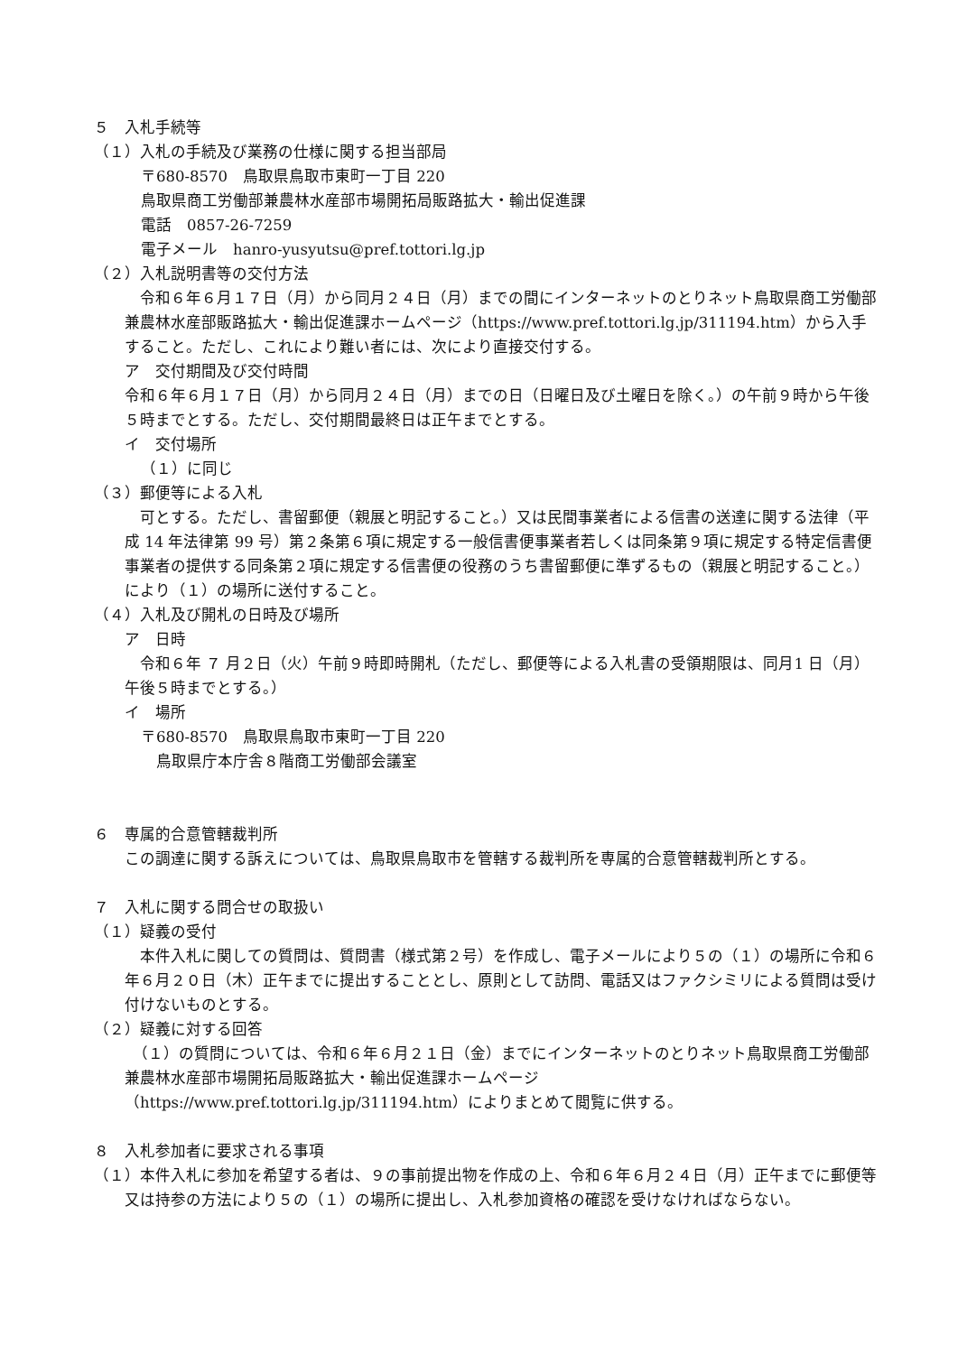５　入札手続等
（１）入札の手続及び業務の仕様に関する担当部局
〒680-8570　鳥取県鳥取市東町一丁目 220
鳥取県商工労働部兼農林水産部市場開拓局販路拡大・輸出促進課
電話　0857-26-7259
電子メール　hanro-yusyutsu@pref.tottori.lg.jp
（２）入札説明書等の交付方法
　令和６年６月１７日（月）から同月２４日（月）までの間にインターネットのとりネット鳥取県商工労働部兼農林水産部販路拡大・輸出促進課ホームページ（https://www.pref.tottori.lg.jp/311194.htm）から入手すること。ただし、これにより難い者には、次により直接交付する。
ア　交付期間及び交付時間
令和６年６月１７日（月）から同月２４日（月）までの日（日曜日及び土曜日を除く。）の午前９時から午後５時までとする。ただし、交付期間最終日は正午までとする。
イ　交付場所
（１）に同じ
（３）郵便等による入札
　可とする。ただし、書留郵便（親展と明記すること。）又は民間事業者による信書の送達に関する法律（平成 14 年法律第 99 号）第２条第６項に規定する一般信書便事業者若しくは同条第９項に規定する特定信書便事業者の提供する同条第２項に規定する信書便の役務のうち書留郵便に準ずるもの（親展と明記すること。）により（１）の場所に送付すること。
（４）入札及び開札の日時及び場所
ア　日時
　令和６年 ７ 月２日（火）午前９時即時開札（ただし、郵便等による入札書の受領期限は、同月1 日（月）午後５時までとする。）
イ　場所
〒680-8570　鳥取県鳥取市東町一丁目 220
　鳥取県庁本庁舎８階商工労働部会議室
６　専属的合意管轄裁判所
この調達に関する訴えについては、鳥取県鳥取市を管轄する裁判所を専属的合意管轄裁判所とする。
７　入札に関する問合せの取扱い
（１）疑義の受付
　本件入札に関しての質問は、質問書（様式第２号）を作成し、電子メールにより５の（１）の場所に令和６年６月２０日（木）正午までに提出することとし、原則として訪問、電話又はファクシミリによる質問は受け付けないものとする。
（２）疑義に対する回答
　（１）の質問については、令和６年６月２１日（金）までにインターネットのとりネット鳥取県商工労働部兼農林水産部市場開拓局販路拡大・輸出促進課ホームページ（https://www.pref.tottori.lg.jp/311194.htm）によりまとめて閲覧に供する。
８　入札参加者に要求される事項
（１）本件入札に参加を希望する者は、９の事前提出物を作成の上、令和６年６月２４日（月）正午までに郵便等又は持参の方法により５の（１）の場所に提出し、入札参加資格の確認を受けなければならない。